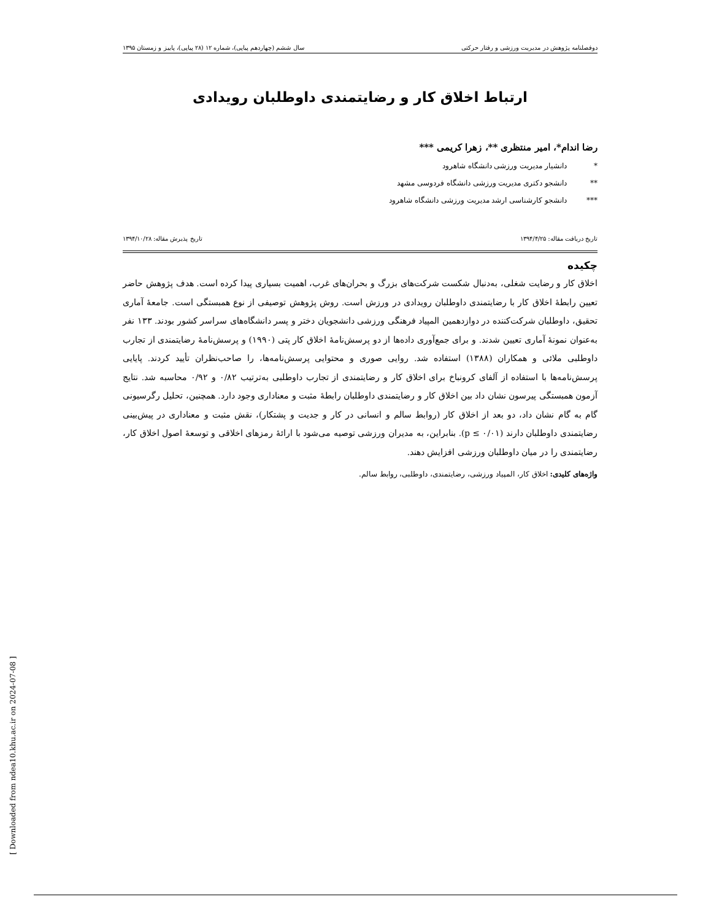دوفصلنامه پژوهش در مدیریت ورزشی و رفتار حرکتی سال ششم (چهاردهم پیاپی)، شماره ۱۲ (۲۸ پیاپی)، پاییز و زمستان ۱۳۹۵
ارتباط اخلاق کار و رضایتمندی داوطلبان رویدادی
رضا اندام*، امیر منتظری **، زهرا کریمی ***
* دانشیار مدیریت ورزشی دانشگاه شاهرود
** دانشجو دکتری مدیریت ورزشی دانشگاه فردوسی مشهد
*** دانشجو کارشناسی ارشد مدیریت ورزشی دانشگاه شاهرود
تاریخ دریافت مقاله: ۱۳۹۴/۴/۲۵ تاریخ پذیرش مقاله: ۱۳۹۴/۱۰/۲۸
چکیده
اخلاق کار و رضایت شغلی، به‌دنبال شکست شرکت‌های بزرگ و بحران‌های غرب، اهمیت بسیاری پیدا کرده است. هدف پژوهش حاضر تعیین رابطۀ اخلاق کار با رضایتمندی داوطلبان رویدادی در ورزش است. روش پژوهش توصیفی از نوع همبستگی است. جامعۀ آماری تحقیق، داوطلبان شرکت‌کننده در دوازدهمین المپیاد فرهنگی ورزشی دانشجویان دختر و پسر دانشگاه‌های سراسر کشور بودند. ۱۳۳ نفر به‌عنوان نمونۀ آماری تعیین شدند. و برای جمع‌آوری داده‌ها از دو پرسش‌نامۀ اخلاق کار پتی (۱۹۹۰) و پرسش‌نامۀ رضایتمندی از تجارب داوطلبی ملائی و همکاران (۱۳۸۸) استفاده شد. روایی صوری و محتوایی پرسش‌نامه‌ها، را صاحب‌نظران تأیید کردند. پایایی پرسش‌نامه‌ها با استفاده از آلفای کرونباخ برای اخلاق کار و رضایتمندی از تجارب داوطلبی به‌ترتیب ۰/۸۲ و ۰/۹۲ محاسبه شد. نتایج آزمون همبستگی پیرسون نشان داد بین اخلاق کار و رضایتمندی داوطلبان رابطۀ مثبت و معناداری وجود دارد. همچنین، تحلیل رگرسیونی گام به گام نشان داد، دو بعد از اخلاق کار (روابط سالم و انسانی در کار و جدیت و پشتکار)، نقش مثبت و معناداری در پیش‌بینی رضایتمندی داوطلبان دارند (p ≤ ۰/۰۱). بنابراین، به مدیران ورزشی توصیه می‌شود با ارائۀ رمزهای اخلاقی و توسعۀ اصول اخلاق کار، رضایتمندی را در میان داوطلبان ورزشی افزایش دهند.
واژه‌های کلیدی: اخلاق کار، المپیاد ورزشی، رضایتمندی، داوطلبی، روابط سالم.
[ Downloaded from ndea10.khu.ac.ir on 2024-07-08 ]